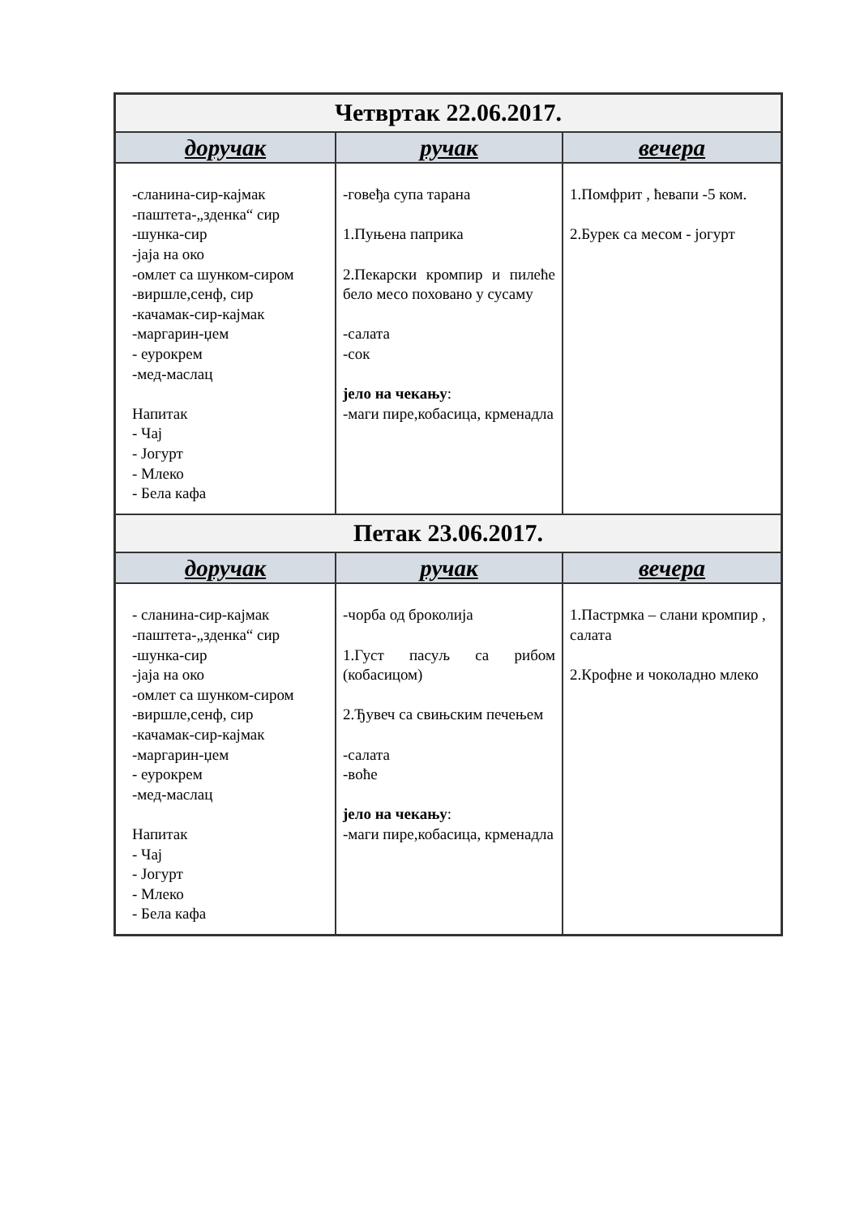| Четвртак 22.06.2017. | | |
| --- | --- | --- |
| доручак | ручак | вечера |
| -сланина-сир-кајмак -паштета-„зденка“ сир -шунка-сир -јаја на око -омлет са шунком-сиром -виршле,сенф, сир -качамак-сир-кајмак -маргарин-џем - еурокрем -мед-маслац Напитак - Чај - Јогурт - Млеко - Бела кафа | -говеђа супа тарана 1.Пуњена паприка 2.Пекарски кромпир и пилеће бело месо поховано у сусаму -салата -сок јело на чекању : -маги пире,кобасица, крменадла | 1.Помфрит , ћевапи -5 ком. 2.Бурек са месом - јогурт |
| Петак 23.06.2017. | | |
| доручак | ручак | вечера |
| - сланина-сир-кајмак -паштета-„зденка“ сир -шунка-сир -јаја на око -омлет са шунком-сиром -виршле,сенф, сир -качамак-сир-кајмак -маргарин-џем - еурокрем -мед-маслац Напитак - Чај - Јогурт - Млеко - Бела кафа | -чорба од броколија 1.Густ пасуљ са рибом (кобасицом) 2.Ђувеч са свињским печењем -салата -воће јело на чекању : -маги пире,кобасица, крменадла | 1.Пастрмка – слани кромпир , салата 2.Крофне и чоколадно млеко |